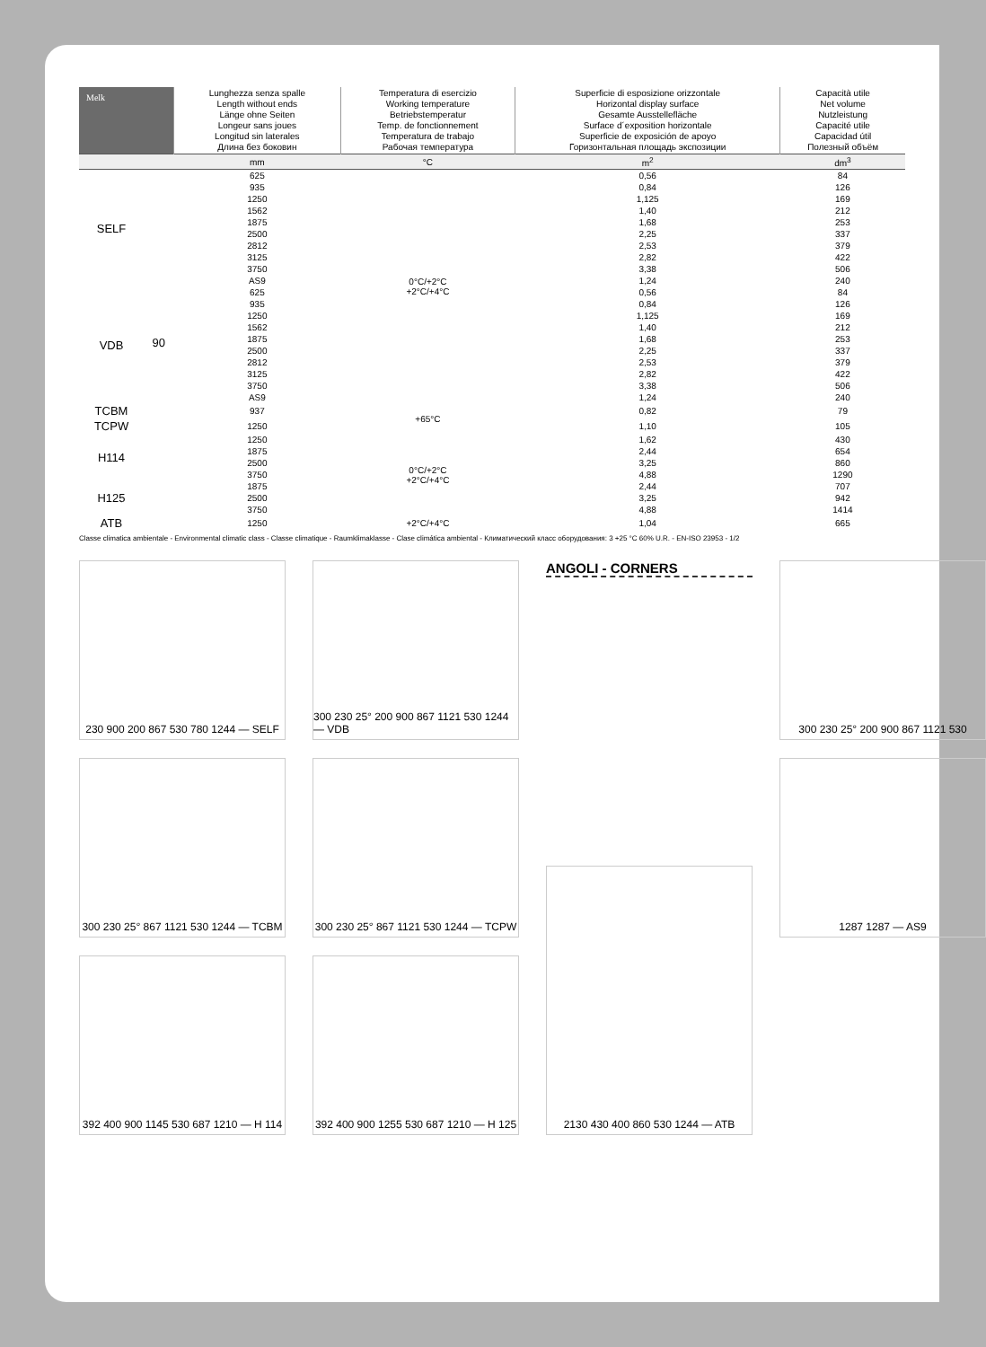| Melk | | Lunghezza senza spalle Length without ends Länge ohne Seiten Longeur sans joues Longitud sin laterales Длина без боковин | Temperatura di esercizio Working temperature Betriebstemperatur Temp. de fonctionnement Temperatura de trabajo Рабочая температура | Superficie di esposizione orizzontale Horizontal display surface Gesamte Ausstellefläche Surface d´exposition horizontale Superficie de exposición de apoyo Горизонтальная площадь экспозиции | Capacità utile Net volume Nutzleistung Capacité utile Capacidad útil Полезный объём |
| --- | --- | --- | --- | --- | --- |
| | | mm | °C | m<sup>2</sup> | dm<sup>3</sup> |
| SELF | 90 | 625 | 0°C/+2°C +2°C/+4°C | 0,56 | 84 |
| | | 935 | | 0,84 | 126 |
| | | 1250 | | 1,125 | 169 |
| | | 1562 | | 1,40 | 212 |
| | | 1875 | | 1,68 | 253 |
| | | 2500 | | 2,25 | 337 |
| | | 2812 | | 2,53 | 379 |
| | | 3125 | | 2,82 | 422 |
| | | 3750 | | 3,38 | 506 |
| | | AS9 | | 1,24 | 240 |
| VDB | | 625 | | 0,56 | 84 |
| | | 935 | | 0,84 | 126 |
| | | 1250 | | 1,125 | 169 |
| | | 1562 | | 1,40 | 212 |
| | | 1875 | | 1,68 | 253 |
| | | 2500 | | 2,25 | 337 |
| | | 2812 | | 2,53 | 379 |
| | | 3125 | | 2,82 | 422 |
| | | 3750 | | 3,38 | 506 |
| | | AS9 | | 1,24 | 240 |
| TCBM | | 937 | +65°C | 0,82 | 79 |
| TCPW | | 1250 | | 1,10 | 105 |
| H114 | | 1250 | 0°C/+2°C +2°C/+4°C | 1,62 | 430 |
| | | 1875 | | 2,44 | 654 |
| | | 2500 | | 3,25 | 860 |
| | | 3750 | | 4,88 | 1290 |
| H125 | | 1875 | | 2,44 | 707 |
| | | 2500 | | 3,25 | 942 |
| | | 3750 | | 4,88 | 1414 |
| ATB | | 1250 | +2°C/+4°C | 1,04 | 665 |
Classe climatica ambientale - Environmental climatic class - Classe climatique - Raumklimaklasse - Clase climática ambiental - Климатический класс оборудования: 3 +25 °C 60% U.R. - EN-ISO 23953 - 1/2
230 900 200 867 530 780 1244 — SELF
300 230 25° 867 1121 530 1244 — TCBM
392 400 900 1145 530 687 1210 — H 114
300 230 25° 200 900 867 1121 530 1244 — VDB
300 230 25° 867 1121 530 1244 — TCPW
392 400 900 1255 530 687 1210 — H 125
ANGOLI - CORNERS
2130 430 400 860 530 1244 — ATB
300 230 25° 200 900 867 1121 530
1287 1287 — AS9